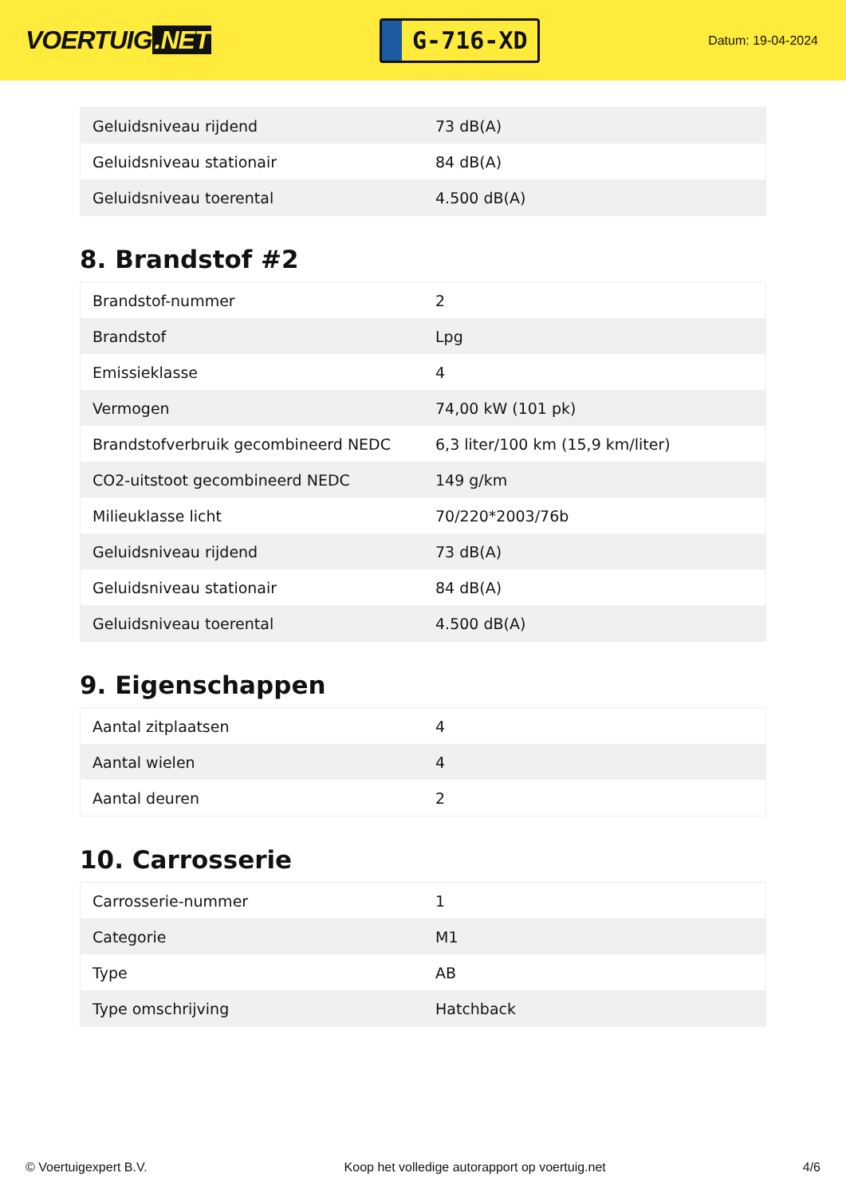VOERTUIG.NET
G-716-XD
Datum: 19-04-2024
| Geluidsniveau rijdend | 73 dB(A) |
| Geluidsniveau stationair | 84 dB(A) |
| Geluidsniveau toerental | 4.500 dB(A) |
8. Brandstof #2
| Brandstof-nummer | 2 |
| Brandstof | Lpg |
| Emissieklasse | 4 |
| Vermogen | 74,00 kW (101 pk) |
| Brandstofverbruik gecombineerd NEDC | 6,3 liter/100 km (15,9 km/liter) |
| CO2-uitstoot gecombineerd NEDC | 149 g/km |
| Milieuklasse licht | 70/220*2003/76b |
| Geluidsniveau rijdend | 73 dB(A) |
| Geluidsniveau stationair | 84 dB(A) |
| Geluidsniveau toerental | 4.500 dB(A) |
9. Eigenschappen
| Aantal zitplaatsen | 4 |
| Aantal wielen | 4 |
| Aantal deuren | 2 |
10. Carrosserie
| Carrosserie-nummer | 1 |
| Categorie | M1 |
| Type | AB |
| Type omschrijving | Hatchback |
© Voertuigexpert B.V. Koop het volledige autorapport op voertuig.net 4/6